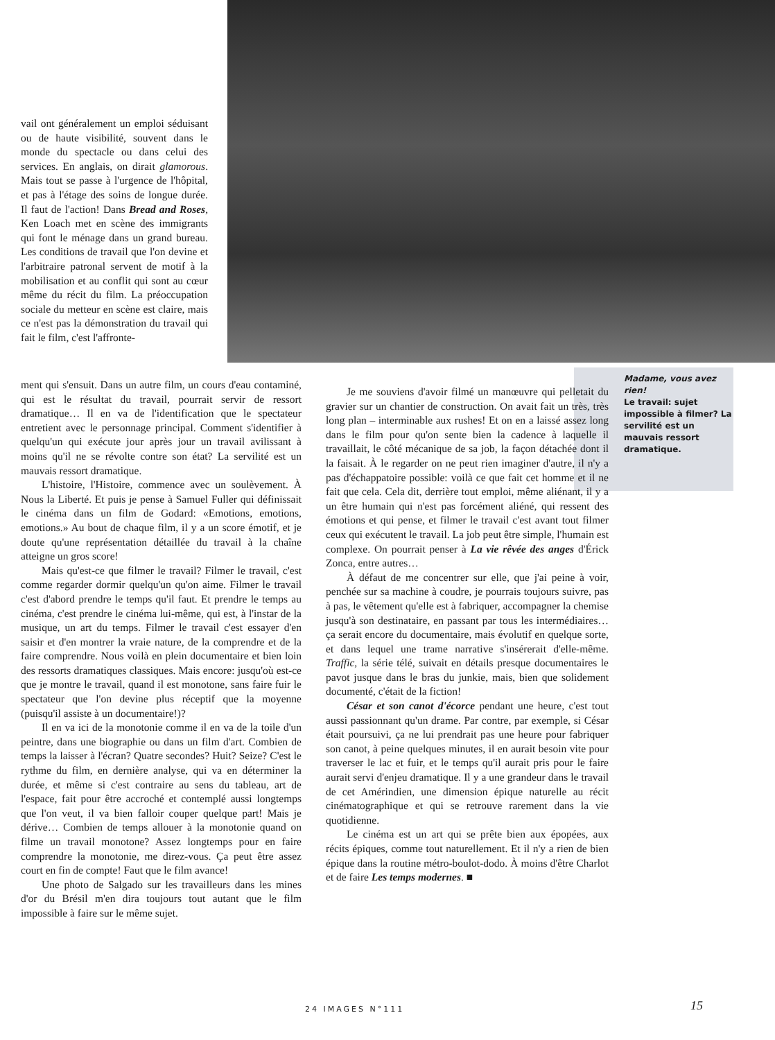vail ont généralement un emploi séduisant ou de haute visibilité, souvent dans le monde du spectacle ou dans celui des services. En anglais, on dirait glamorous. Mais tout se passe à l'urgence de l'hôpital, et pas à l'étage des soins de longue durée. Il faut de l'action! Dans Bread and Roses, Ken Loach met en scène des immigrants qui font le ménage dans un grand bureau. Les conditions de travail que l'on devine et l'arbitraire patronal servent de motif à la mobilisation et au conflit qui sont au cœur même du récit du film. La préoccupation sociale du metteur en scène est claire, mais ce n'est pas la démonstration du travail qui fait le film, c'est l'affronte-
ment qui s'ensuit. Dans un autre film, un cours d'eau contaminé, qui est le résultat du travail, pourrait servir de ressort dramatique… Il en va de l'identification que le spectateur entretient avec le personnage principal. Comment s'identifier à quelqu'un qui exécute jour après jour un travail avilissant à moins qu'il ne se révolte contre son état? La servilité est un mauvais ressort dramatique.
L'histoire, l'Histoire, commence avec un soulèvement. À Nous la Liberté. Et puis je pense à Samuel Fuller qui définissait le cinéma dans un film de Godard: «Emotions, emotions, emotions.» Au bout de chaque film, il y a un score émotif, et je doute qu'une représentation détaillée du travail à la chaîne atteigne un gros score!
Mais qu'est-ce que filmer le travail? Filmer le travail, c'est comme regarder dormir quelqu'un qu'on aime. Filmer le travail c'est d'abord prendre le temps qu'il faut. Et prendre le temps au cinéma, c'est prendre le cinéma lui-même, qui est, à l'instar de la musique, un art du temps. Filmer le travail c'est essayer d'en saisir et d'en montrer la vraie nature, de la comprendre et de la faire comprendre. Nous voilà en plein documentaire et bien loin des ressorts dramatiques classiques. Mais encore: jusqu'où est-ce que je montre le travail, quand il est monotone, sans faire fuir le spectateur que l'on devine plus réceptif que la moyenne (puisqu'il assiste à un documentaire!)?
Il en va ici de la monotonie comme il en va de la toile d'un peintre, dans une biographie ou dans un film d'art. Combien de temps la laisser à l'écran? Quatre secondes? Huit? Seize? C'est le rythme du film, en dernière analyse, qui va en déterminer la durée, et même si c'est contraire au sens du tableau, art de l'espace, fait pour être accroché et contemplé aussi longtemps que l'on veut, il va bien falloir couper quelque part! Mais je dérive… Combien de temps allouer à la monotonie quand on filme un travail monotone? Assez longtemps pour en faire comprendre la monotonie, me direz-vous. Ça peut être assez court en fin de compte! Faut que le film avance!
Une photo de Salgado sur les travailleurs dans les mines d'or du Brésil m'en dira toujours tout autant que le film impossible à faire sur le même sujet.
Madame, vous avez rien!
Le travail: sujet impossible à filmer? La servilité est un mauvais ressort dramatique.
Je me souviens d'avoir filmé un manœuvre qui pelletait du gravier sur un chantier de construction. On avait fait un très, très long plan – interminable aux rushes! Et on en a laissé assez long dans le film pour qu'on sente bien la cadence à laquelle il travaillait, le côté mécanique de sa job, la façon détachée dont il la faisait. À le regarder on ne peut rien imaginer d'autre, il n'y a pas d'échappatoire possible: voilà ce que fait cet homme et il ne fait que cela. Cela dit, derrière tout emploi, même aliénant, il y a un être humain qui n'est pas forcément aliéné, qui ressent des émotions et qui pense, et filmer le travail c'est avant tout filmer ceux qui exécutent le travail. La job peut être simple, l'humain est complexe. On pourrait penser à La vie rêvée des anges d'Érick Zonca, entre autres…
À défaut de me concentrer sur elle, que j'ai peine à voir, penchée sur sa machine à coudre, je pourrais toujours suivre, pas à pas, le vêtement qu'elle est à fabriquer, accompagner la chemise jusqu'à son destinataire, en passant par tous les intermédiaires… ça serait encore du documentaire, mais évolutif en quelque sorte, et dans lequel une trame narrative s'insérerait d'elle-même. Traffic, la série télé, suivait en détails presque documentaires le pavot jusque dans le bras du junkie, mais, bien que solidement documenté, c'était de la fiction!
César et son canot d'écorce pendant une heure, c'est tout aussi passionnant qu'un drame. Par contre, par exemple, si César était poursuivi, ça ne lui prendrait pas une heure pour fabriquer son canot, à peine quelques minutes, il en aurait besoin vite pour traverser le lac et fuir, et le temps qu'il aurait pris pour le faire aurait servi d'enjeu dramatique. Il y a une grandeur dans le travail de cet Amérindien, une dimension épique naturelle au récit cinématographique et qui se retrouve rarement dans la vie quotidienne.
Le cinéma est un art qui se prête bien aux épopées, aux récits épiques, comme tout naturellement. Et il n'y a rien de bien épique dans la routine métro-boulot-dodo. À moins d'être Charlot et de faire Les temps modernes. ■
24 IMAGES N°111 15